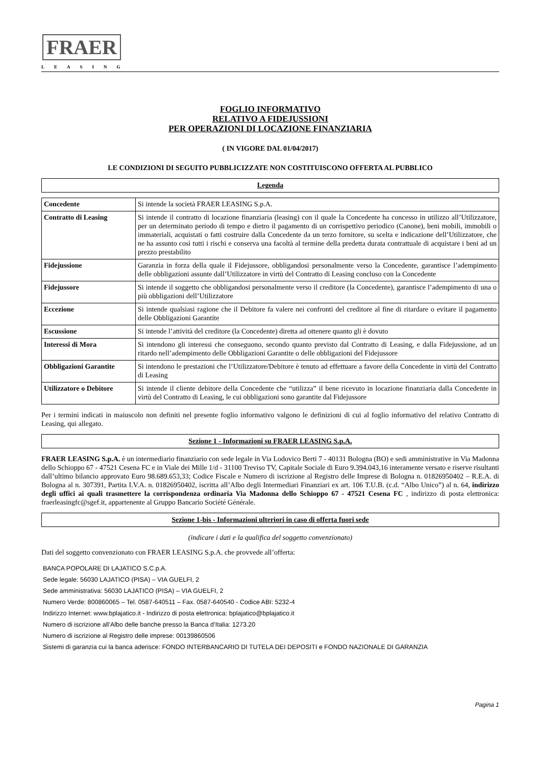FRAER
LEASING
FOGLIO INFORMATIVO
RELATIVO A FIDEJUSSIONI
PER OPERAZIONI DI LOCAZIONE FINANZIARIA
( IN VIGORE DAL 01/04/2017)
LE CONDIZIONI DI SEGUITO PUBBLICIZZATE NON COSTITUISCONO OFFERTA AL PUBBLICO
Legenda
| Concedente | Si intende la società FRAER LEASING S.p.A. |
| Contratto di Leasing | Si intende il contratto di locazione finanziaria (leasing) con il quale la Concedente ha concesso in utilizzo all’Utilizzatore, per un determinato periodo di tempo e dietro il pagamento di un corrispettivo periodico (Canone), beni mobili, immobili o immateriali, acquistati o fatti costruire dalla Concedente da un terzo fornitore, su scelta e indicazione dell’Utilizzatore, che ne ha assunto così tutti i rischi e conserva una facoltà al termine della predetta durata contrattuale di acquistare i beni ad un prezzo prestabilito |
| Fidejussione | Garanzia in forza della quale il Fidejussore, obbligandosi personalmente verso la Concedente, garantisce l’adempimento delle obbligazioni assunte dall’Utilizzatore in virtù del Contratto di Leasing concluso con la Concedente |
| Fidejussore | Si intende il soggetto che obbligandosi personalmente verso il creditore (la Concedente), garantisce l’adempimento di una o più obbligazioni dell’Utilizzatore |
| Eccezione | Si intende qualsiasi ragione che il Debitore fa valere nei confronti del creditore al fine di ritardare o evitare il pagamento delle Obbligazioni Garantite |
| Escussione | Si intende l’attività del creditore (la Concedente) diretta ad ottenere quanto gli è dovuto |
| Interessi di Mora | Si intendono gli interessi che conseguono, secondo quanto previsto dal Contratto di Leasing, e dalla Fidejussione, ad un ritardo nell’adempimento delle Obbligazioni Garantite o delle obbligazioni del Fidejussore |
| Obbligazioni Garantite | Si intendono le prestazioni che l’Utilizzatore/Debitore è tenuto ad effettuare a favore della Concedente in virtù del Contratto di Leasing |
| Utilizzatore o Debitore | Si intende il cliente debitore della Concedente che “utilizza” il bene ricevuto in locazione finanziaria dalla Concedente in virtù del Contratto di Leasing, le cui obbligazioni sono garantite dal Fidejussore |
Per i termini indicati in maiuscolo non definiti nel presente foglio informativo valgono le definizioni di cui al foglio informativo del relativo Contratto di Leasing, qui allegato.
Sezione 1 - Informazioni su FRAER LEASING S.p.A.
FRAER LEASING S.p.A. è un intermediario finanziario con sede legale in Via Lodovico Berti 7 - 40131 Bologna (BO) e sedi amministrative in Via Madonna dello Schioppo 67 - 47521 Cesena FC e in Viale dei Mille 1/d - 31100 Treviso TV, Capitale Sociale di Euro 9.394.043,16 interamente versato e riserve risultanti dall’ultimo bilancio approvato Euro 98.689.653,33; Codice Fiscale e Numero di iscrizione al Registro delle Imprese di Bologna n. 01826950402 – R.E.A. di Bologna al n. 307391, Partita I.V.A. n. 01826950402, iscritta all’Albo degli Intermediari Finanziari ex art. 106 T.U.B. (c.d. “Albo Unico”) al n. 64, indirizzo degli uffici ai quali trasmettere la corrispondenza ordinaria Via Madonna dello Schioppo 67 - 47521 Cesena FC , indirizzo di posta elettronica: fraerleasingfc@sgef.it, appartenente al Gruppo Bancario Société Générale.
Sezione 1-bis - Informazioni ulteriori in caso di offerta fuori sede
(indicare i dati e la qualifica del soggetto convenzionato)
Dati del soggetto convenzionato con FRAER LEASING S.p.A. che provvede all’offerta:
BANCA POPOLARE DI LAJATICO S.C.p.A.
Sede legale: 56030 LAJATICO (PISA) – VIA GUELFI, 2
Sede amministrativa: 56030 LAJATICO (PISA) – VIA GUELFI, 2
Numero Verde: 800860065 – Tel. 0587-640511 – Fax. 0587-640540 - Codice ABI: 5232-4
Indirizzo Internet: www.bplajatico.it - Indirizzo di posta elettronica: bplajatico@bplajatico.it
Numero di iscrizione all’Albo delle banche presso la Banca d’Italia: 1273.20
Numero di iscrizione al Registro delle imprese: 00139860506
Sistemi di garanzia cui la banca aderisce: FONDO INTERBANCARIO DI TUTELA DEI DEPOSITI e FONDO NAZIONALE DI GARANZIA
Pagina 1